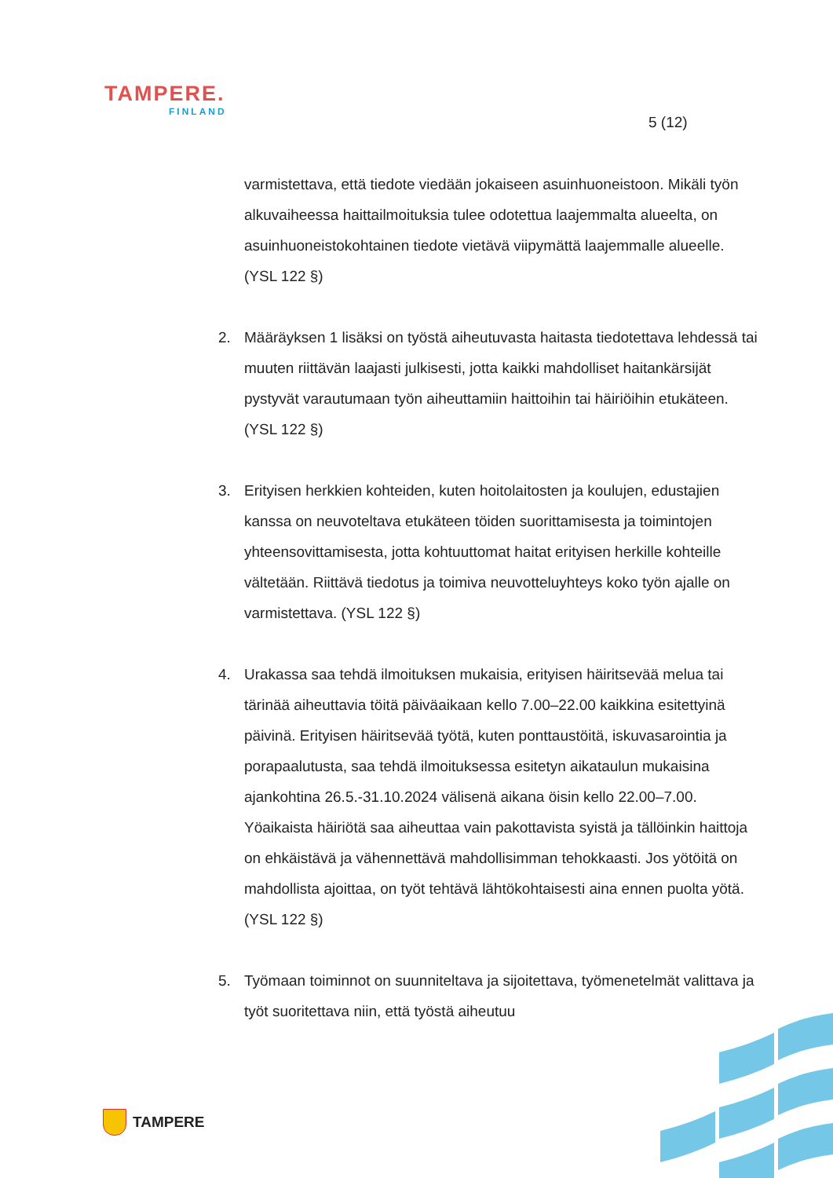TAMPERE.
FINLAND
5 (12)
varmistettava, että tiedote viedään jokaiseen asuinhuoneistoon. Mikäli työn alkuvaiheessa haittailmoituksia tulee odotettua laajemmalta alueelta, on asuinhuoneistokohtainen tiedote vietävä viipymättä laajemmalle alueelle. (YSL 122 §)
2. Määräyksen 1 lisäksi on työstä aiheutuvasta haitasta tiedotettava lehdessä tai muuten riittävän laajasti julkisesti, jotta kaikki mahdolliset haitankärsijät pystyvät varautumaan työn aiheuttamiin haittoihin tai häiriöihin etukäteen. (YSL 122 §)
3. Erityisen herkkien kohteiden, kuten hoitolaitosten ja koulujen, edustajien kanssa on neuvoteltava etukäteen töiden suorittamisesta ja toimintojen yhteensovittamisesta, jotta kohtuuttomat haitat erityisen herkille kohteille vältetään. Riittävä tiedotus ja toimiva neuvotteluyhteys koko työn ajalle on varmistettava. (YSL 122 §)
4. Urakassa saa tehdä ilmoituksen mukaisia, erityisen häiritsevää melua tai tärinää aiheuttavia töitä päiväaikaan kello 7.00–22.00 kaikkina esitettyinä päivinä. Erityisen häiritsevää työtä, kuten ponttaustöitä, iskuvasarointia ja porapaalutusta, saa tehdä ilmoituksessa esitetyn aikataulun mukaisina ajankohtina 26.5.-31.10.2024 välisenä aikana öisin kello 22.00–7.00. Yöaikaista häiriötä saa aiheuttaa vain pakottavista syistä ja tällöinkin haittoja on ehkäistävä ja vähennettävä mahdollisimman tehokkaasti. Jos yötöitä on mahdollista ajoittaa, on työt tehtävä lähtökohtaisesti aina ennen puolta yötä. (YSL 122 §)
5. Työmaan toiminnot on suunniteltava ja sijoitettava, työmenetelmät valittava ja työt suoritettava niin, että työstä aiheutuu
TAMPERE